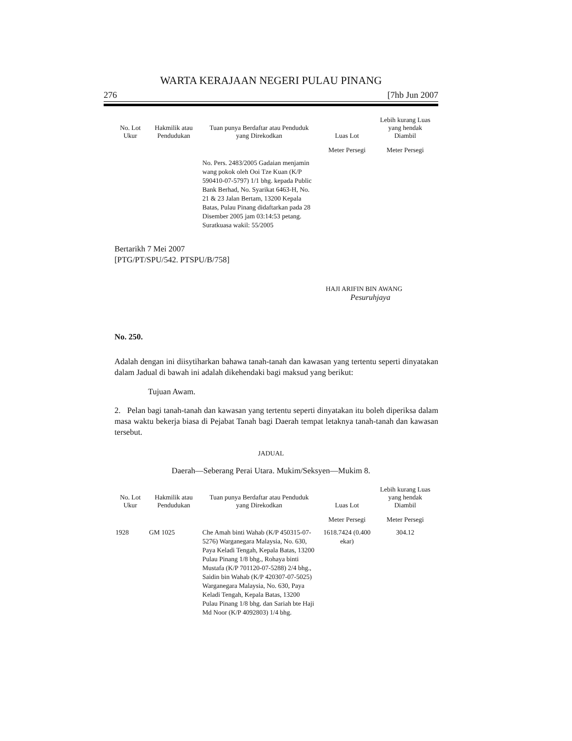WARTA KERAJAAN NEGERI PULAU PINANG
276 [7hb Jun 2007
| No. Lot Ukur | Hakmilik atau Pendudukan | Tuan punya Berdaftar atau Penduduk yang Direkodkan | Luas Lot | Lebih kurang Luas yang hendak Diambil |
| --- | --- | --- | --- | --- |
| | | | Meter Persegi | Meter Persegi |
| | | No. Pers. 2483/2005 Gadaian menjamin wang pokok oleh Ooi Tze Kuan (K/P 590410-07-5797) 1/1 bhg. kepada Public Bank Berhad, No. Syarikat 6463-H, No. 21 & 23 Jalan Bertam, 13200 Kepala Batas, Pulau Pinang didaftarkan pada 28 Disember 2005 jam 03:14:53 petang. Suratkuasa wakil: 55/2005 | | |
Bertarikh 7 Mei 2007
[PTG/PT/SPU/542. PTSPU/B/758]
HAJI ARIFIN BIN AWANG
Pesuruhjaya
No. 250.
Adalah dengan ini diisytiharkan bahawa tanah-tanah dan kawasan yang tertentu seperti dinyatakan dalam Jadual di bawah ini adalah dikehendaki bagi maksud yang berikut:
Tujuan Awam.
2. Pelan bagi tanah-tanah dan kawasan yang tertentu seperti dinyatakan itu boleh diperiksa dalam masa waktu bekerja biasa di Pejabat Tanah bagi Daerah tempat letaknya tanah-tanah dan kawasan tersebut.
JADUAL
Daerah—Seberang Perai Utara. Mukim/Seksyen—Mukim 8.
| No. Lot Ukur | Hakmilik atau Pendudukan | Tuan punya Berdaftar atau Penduduk yang Direkodkan | Luas Lot | Lebih kurang Luas yang hendak Diambil |
| --- | --- | --- | --- | --- |
| | | | Meter Persegi | Meter Persegi |
| 1928 | GM 1025 | Che Amah binti Wahab (K/P 450315-07-5276) Warganegara Malaysia, No. 630, Paya Keladi Tengah, Kepala Batas, 13200 Pulau Pinang 1/8 bhg., Rohaya binti Mustafa (K/P 701120-07-5288) 2/4 bhg., Saidin bin Wahab (K/P 420307-07-5025) Warganegara Malaysia, No. 630, Paya Keladi Tengah, Kepala Batas, 13200 Pulau Pinang 1/8 bhg. dan Sariah bte Haji Md Noor (K/P 4092803) 1/4 bhg. | 1618.7424 (0.400 ekar) | 304.12 |